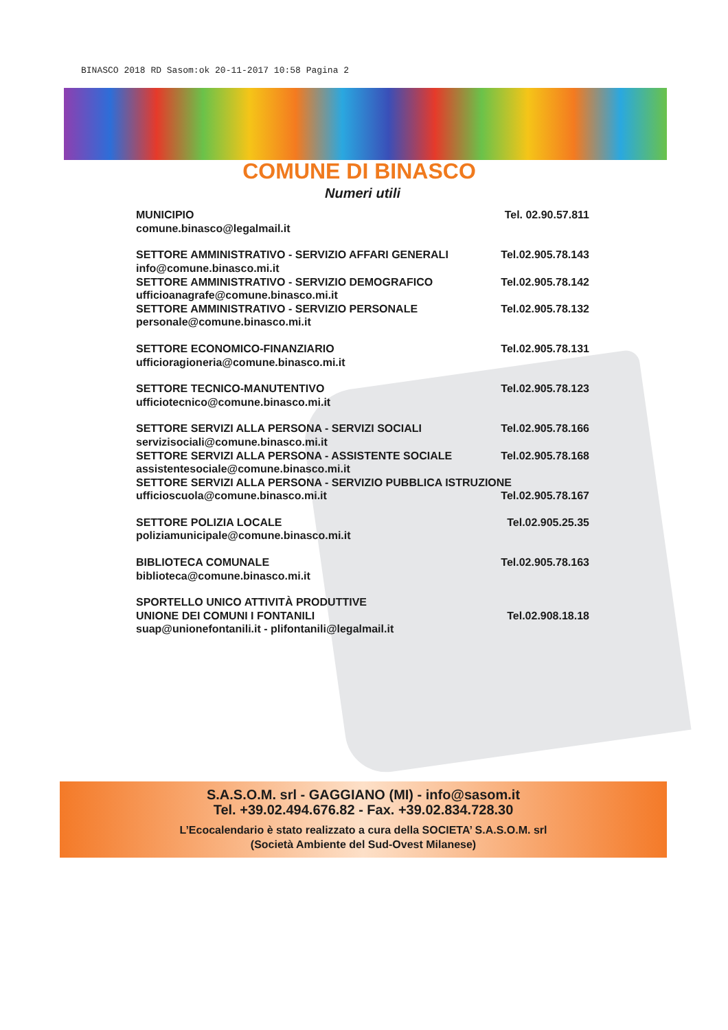BINASCO 2018 RD Sasom:ok 20-11-2017 10:58 Pagina 2
COMUNE DI BINASCO
Numeri utili
MUNICIPIO Tel. 02.90.57.811
comune.binasco@legalmail.it
SETTORE AMMINISTRATIVO - SERVIZIO AFFARI GENERALI Tel.02.905.78.143
info@comune.binasco.mi.it
SETTORE AMMINISTRATIVO - SERVIZIO DEMOGRAFICO Tel.02.905.78.142
ufficioanagrafe@comune.binasco.mi.it
SETTORE AMMINISTRATIVO - SERVIZIO PERSONALE Tel.02.905.78.132
personale@comune.binasco.mi.it
SETTORE ECONOMICO-FINANZIARIO Tel.02.905.78.131
ufficioragioneria@comune.binasco.mi.it
SETTORE TECNICO-MANUTENTIVO Tel.02.905.78.123
ufficiotecnico@comune.binasco.mi.it
SETTORE SERVIZI ALLA PERSONA - SERVIZI SOCIALI Tel.02.905.78.166
servizisociali@comune.binasco.mi.it
SETTORE SERVIZI ALLA PERSONA - ASSISTENTE SOCIALE Tel.02.905.78.168
assistentesociale@comune.binasco.mi.it
SETTORE SERVIZI ALLA PERSONA - SERVIZIO PUBBLICA ISTRUZIONE
ufficioscuola@comune.binasco.mi.it Tel.02.905.78.167
SETTORE POLIZIA LOCALE Tel.02.905.25.35
poliziamunicipale@comune.binasco.mi.it
BIBLIOTECA COMUNALE Tel.02.905.78.163
biblioteca@comune.binasco.mi.it
SPORTELLO UNICO ATTIVITÀ PRODUTTIVE
UNIONE DEI COMUNI I FONTANILI Tel.02.908.18.18
suap@unionefontanili.it - plifontanili@legalmail.it
S.A.S.O.M. srl - GAGGIANO (MI) - info@sasom.it
Tel. +39.02.494.676.82 - Fax. +39.02.834.728.30
L’Ecocalendario è stato realizzato a cura della SOCIETA’ S.A.S.O.M. srl
(Società Ambiente del Sud-Ovest Milanese)